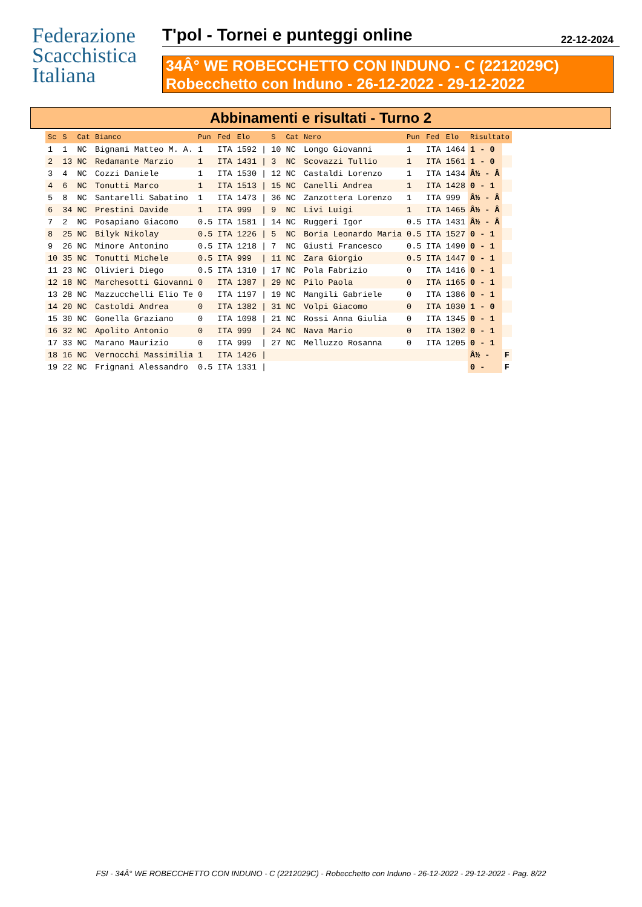Federazione
Scacchistica
Italiana
T'pol - Tornei e punteggi online 22-12-2024
34Â° WE ROBECCHETTO CON INDUNO - C (2212029C)
Robecchetto con Induno - 26-12-2022 - 29-12-2022
Abbinamenti e risultati - Turno 2
| Sc | S | Cat | Bianco | Pun | Fed | Elo | | S | Cat | Nero | Pun | Fed | Elo | Risultato | |
| --- | --- | --- | --- | --- | --- | --- | --- | --- | --- | --- | --- | --- | --- | --- | --- |
| 1 | 1 | NC | Bignami Matteo M. A. | 1 | ITA | 1592 | / | 10 | NC | Longo Giovanni | 1 | ITA | 1464 | 1 - 0 | |
| 2 | 13 | NC | Redamante Marzio | 1 | ITA | 1431 | / | 3 | NC | Scovazzi Tullio | 1 | ITA | 1561 | 1 - 0 | |
| 3 | 4 | NC | Cozzi Daniele | 1 | ITA | 1530 | / | 12 | NC | Castaldi Lorenzo | 1 | ITA | 1434 | Â½ - Â | |
| 4 | 6 | NC | Tonutti Marco | 1 | ITA | 1513 | / | 15 | NC | Canelli Andrea | 1 | ITA | 1428 | 0 - 1 | |
| 5 | 8 | NC | Santarelli Sabatino | 1 | ITA | 1473 | / | 36 | NC | Zanzottera Lorenzo | 1 | ITA | 999 | Â½ - Â | |
| 6 | 34 | NC | Prestini Davide | 1 | ITA | 999 | / | 9 | NC | Livi Luigi | 1 | ITA | 1465 | Â½ - Â | |
| 7 | 2 | NC | Posapiano Giacomo | 0.5 | ITA | 1581 | / | 14 | NC | Ruggeri Igor | 0.5 | ITA | 1431 | Â½ - Â | |
| 8 | 25 | NC | Bilyk Nikolay | 0.5 | ITA | 1226 | / | 5 | NC | Boria Leonardo Maria | 0.5 | ITA | 1527 | 0 - 1 | |
| 9 | 26 | NC | Minore Antonino | 0.5 | ITA | 1218 | / | 7 | NC | Giusti Francesco | 0.5 | ITA | 1490 | 0 - 1 | |
| 10 | 35 | NC | Tonutti Michele | 0.5 | ITA | 999 | / | 11 | NC | Zara Giorgio | 0.5 | ITA | 1447 | 0 - 1 | |
| 11 | 23 | NC | Olivieri Diego | 0.5 | ITA | 1310 | / | 17 | NC | Pola Fabrizio | 0 | ITA | 1416 | 0 - 1 | |
| 12 | 18 | NC | Marchesotti Giovanni | 0 | ITA | 1387 | / | 29 | NC | Pilo Paola | 0 | ITA | 1165 | 0 - 1 | |
| 13 | 28 | NC | Mazzucchelli Elio Te | 0 | ITA | 1197 | / | 19 | NC | Mangili Gabriele | 0 | ITA | 1386 | 0 - 1 | |
| 14 | 20 | NC | Castoldi Andrea | 0 | ITA | 1382 | / | 31 | NC | Volpi Giacomo | 0 | ITA | 1030 | 1 - 0 | |
| 15 | 30 | NC | Gonella Graziano | 0 | ITA | 1098 | / | 21 | NC | Rossi Anna Giulia | 0 | ITA | 1345 | 0 - 1 | |
| 16 | 32 | NC | Apolito Antonio | 0 | ITA | 999 | / | 24 | NC | Nava Mario | 0 | ITA | 1302 | 0 - 1 | |
| 17 | 33 | NC | Marano Maurizio | 0 | ITA | 999 | / | 27 | NC | Melluzzo Rosanna | 0 | ITA | 1205 | 0 - 1 | |
| 18 | 16 | NC | Vernocchi Massimilia | 1 | ITA | 1426 | / | | | | | | | Â½ - | F |
| 19 | 22 | NC | Frignani Alessandro | 0.5 | ITA | 1331 | / | | | | | | | 0 - | F |
FSI - 34Â° WE ROBECCHETTO CON INDUNO - C (2212029C) - Robecchetto con Induno - 26-12-2022 - 29-12-2022 - Pag. 8/22